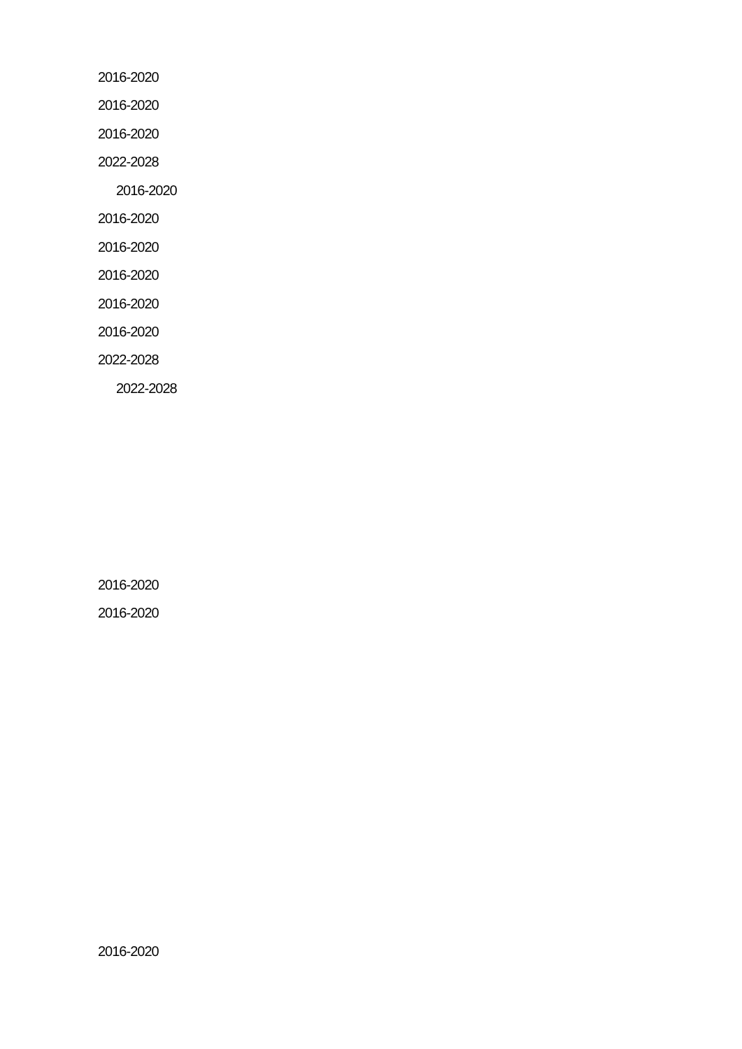2016-2020
2016-2020
2016-2020
2022-2028
2016-2020
2016-2020
2016-2020
2016-2020
2016-2020
2016-2020
2022-2028
2022-2028
2016-2020
2016-2020
2016-2020